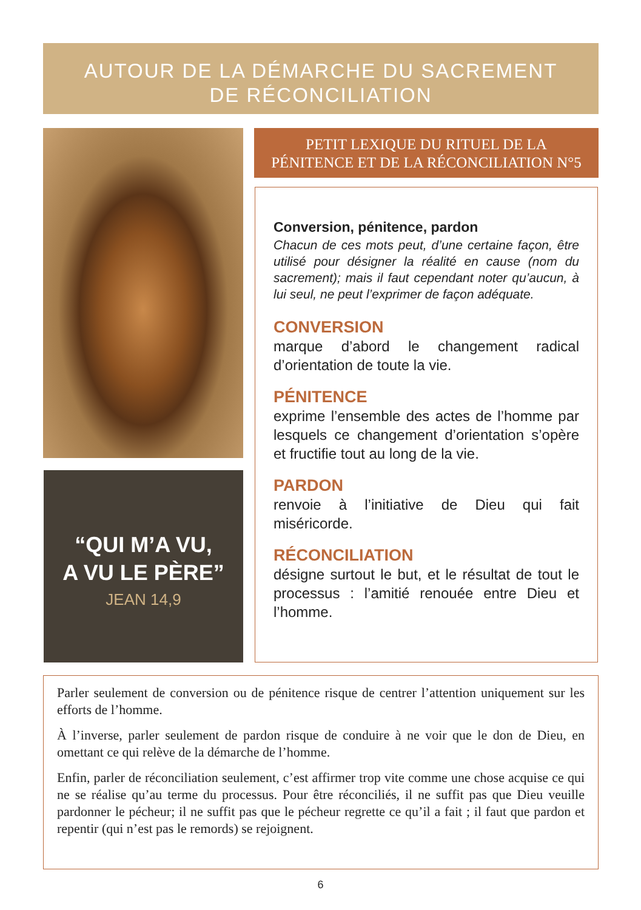AUTOUR DE LA DÉMARCHE DU SACREMENT
DE RÉCONCILIATION
PETIT LEXIQUE DU RITUEL DE LA
PÉNITENCE ET DE LA RÉCONCILIATION N°5
Conversion, pénitence, pardon
Chacun de ces mots peut, d’une certaine façon, être utilisé pour désigner la réalité en cause (nom du sacrement); mais il faut cependant noter qu’aucun, à lui seul, ne peut l’exprimer de façon adéquate.
CONVERSION
marque d’abord le changement radical d’orientation de toute la vie.
PÉNITENCE
exprime l’ensemble des actes de l’homme par lesquels ce changement d’orientation s’opère et fructifie tout au long de la vie.
PARDON
renvoie à l’initiative de Dieu qui fait miséricorde.
RÉCONCILIATION
désigne surtout le but, et le résultat de tout le processus : l’amitié renouée entre Dieu et l’homme.
“QUI M’A VU,
A VU LE PÈRE”
JEAN 14,9
Parler seulement de conversion ou de pénitence risque de centrer l’attention uniquement sur les efforts de l’homme.
À l’inverse, parler seulement de pardon risque de conduire à ne voir que le don de Dieu, en omettant ce qui relève de la démarche de l’homme.
Enfin, parler de réconciliation seulement, c’est affirmer trop vite comme une chose acquise ce qui ne se réalise qu’au terme du processus. Pour être réconciliés, il ne suffit pas que Dieu veuille pardonner le pécheur; il ne suffit pas que le pécheur regrette ce qu’il a fait ; il faut que pardon et repentir (qui n’est pas le remords) se rejoignent.
6